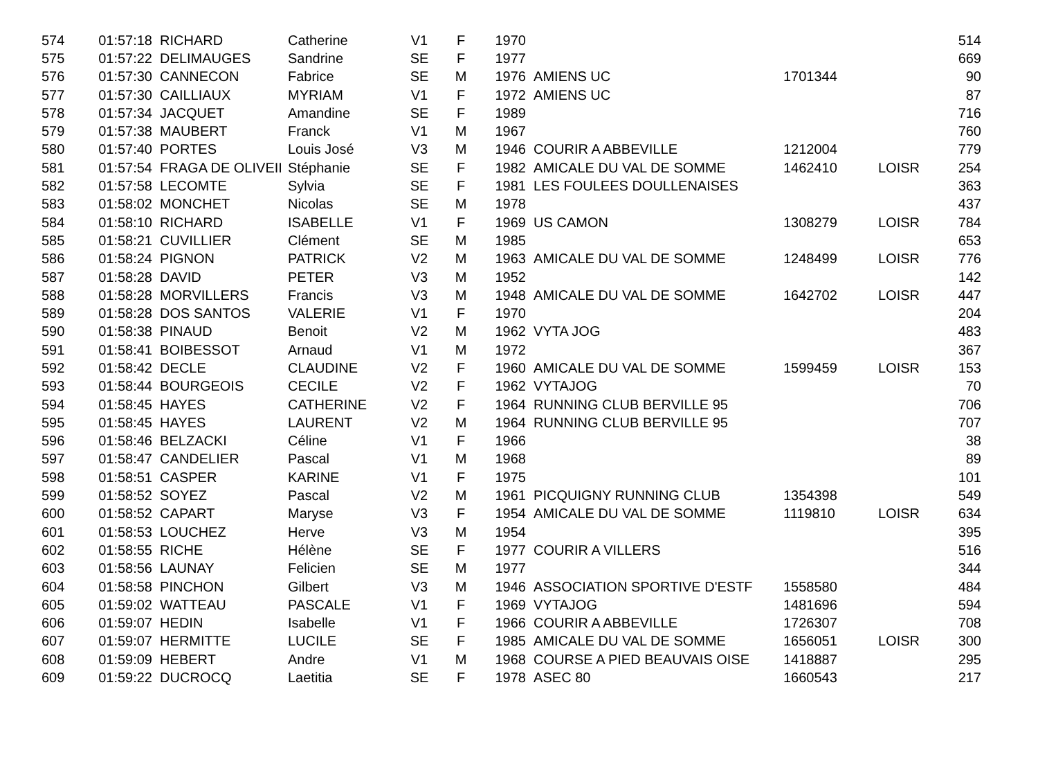| 574 | 01:57:18 | RICHARD | Catherine | V1 | F | 1970 | | | | 514 |
| 575 | 01:57:22 | DELIMAUGES | Sandrine | SE | F | 1977 | | | | 669 |
| 576 | 01:57:30 | CANNECON | Fabrice | SE | M | 1976 | AMIENS UC | 1701344 | | 90 |
| 577 | 01:57:30 | CAILLIAUX | MYRIAM | V1 | F | 1972 | AMIENS UC | | | 87 |
| 578 | 01:57:34 | JACQUET | Amandine | SE | F | 1989 | | | | 716 |
| 579 | 01:57:38 | MAUBERT | Franck | V1 | M | 1967 | | | | 760 |
| 580 | 01:57:40 | PORTES | Louis José | V3 | M | 1946 | COURIR A ABBEVILLE | 1212004 | | 779 |
| 581 | 01:57:54 | FRAGA DE OLIVEII | Stéphanie | SE | F | 1982 | AMICALE DU VAL DE SOMME | 1462410 | LOISR | 254 |
| 582 | 01:57:58 | LECOMTE | Sylvia | SE | F | 1981 | LES FOULEES DOULLENAISES | | | 363 |
| 583 | 01:58:02 | MONCHET | Nicolas | SE | M | 1978 | | | | 437 |
| 584 | 01:58:10 | RICHARD | ISABELLE | V1 | F | 1969 | US CAMON | 1308279 | LOISR | 784 |
| 585 | 01:58:21 | CUVILLIER | Clément | SE | M | 1985 | | | | 653 |
| 586 | 01:58:24 | PIGNON | PATRICK | V2 | M | 1963 | AMICALE DU VAL DE SOMME | 1248499 | LOISR | 776 |
| 587 | 01:58:28 | DAVID | PETER | V3 | M | 1952 | | | | 142 |
| 588 | 01:58:28 | MORVILLERS | Francis | V3 | M | 1948 | AMICALE DU VAL DE SOMME | 1642702 | LOISR | 447 |
| 589 | 01:58:28 | DOS SANTOS | VALERIE | V1 | F | 1970 | | | | 204 |
| 590 | 01:58:38 | PINAUD | Benoit | V2 | M | 1962 | VYTA JOG | | | 483 |
| 591 | 01:58:41 | BOIBESSOT | Arnaud | V1 | M | 1972 | | | | 367 |
| 592 | 01:58:42 | DECLE | CLAUDINE | V2 | F | 1960 | AMICALE DU VAL DE SOMME | 1599459 | LOISR | 153 |
| 593 | 01:58:44 | BOURGEOIS | CECILE | V2 | F | 1962 | VYTAJOG | | | 70 |
| 594 | 01:58:45 | HAYES | CATHERINE | V2 | F | 1964 | RUNNING CLUB BERVILLE 95 | | | 706 |
| 595 | 01:58:45 | HAYES | LAURENT | V2 | M | 1964 | RUNNING CLUB BERVILLE 95 | | | 707 |
| 596 | 01:58:46 | BELZACKI | Céline | V1 | F | 1966 | | | | 38 |
| 597 | 01:58:47 | CANDELIER | Pascal | V1 | M | 1968 | | | | 89 |
| 598 | 01:58:51 | CASPER | KARINE | V1 | F | 1975 | | | | 101 |
| 599 | 01:58:52 | SOYEZ | Pascal | V2 | M | 1961 | PICQUIGNY RUNNING CLUB | 1354398 | | 549 |
| 600 | 01:58:52 | CAPART | Maryse | V3 | F | 1954 | AMICALE DU VAL DE SOMME | 1119810 | LOISR | 634 |
| 601 | 01:58:53 | LOUCHEZ | Herve | V3 | M | 1954 | | | | 395 |
| 602 | 01:58:55 | RICHE | Hélène | SE | F | 1977 | COURIR A VILLERS | | | 516 |
| 603 | 01:58:56 | LAUNAY | Felicien | SE | M | 1977 | | | | 344 |
| 604 | 01:58:58 | PINCHON | Gilbert | V3 | M | 1946 | ASSOCIATION SPORTIVE D'ESTF | 1558580 | | 484 |
| 605 | 01:59:02 | WATTEAU | PASCALE | V1 | F | 1969 | VYTAJOG | 1481696 | | 594 |
| 606 | 01:59:07 | HEDIN | Isabelle | V1 | F | 1966 | COURIR A ABBEVILLE | 1726307 | | 708 |
| 607 | 01:59:07 | HERMITTE | LUCILE | SE | F | 1985 | AMICALE DU VAL DE SOMME | 1656051 | LOISR | 300 |
| 608 | 01:59:09 | HEBERT | Andre | V1 | M | 1968 | COURSE A PIED BEAUVAIS OISE | 1418887 | | 295 |
| 609 | 01:59:22 | DUCROCQ | Laetitia | SE | F | 1978 | ASEC 80 | 1660543 | | 217 |